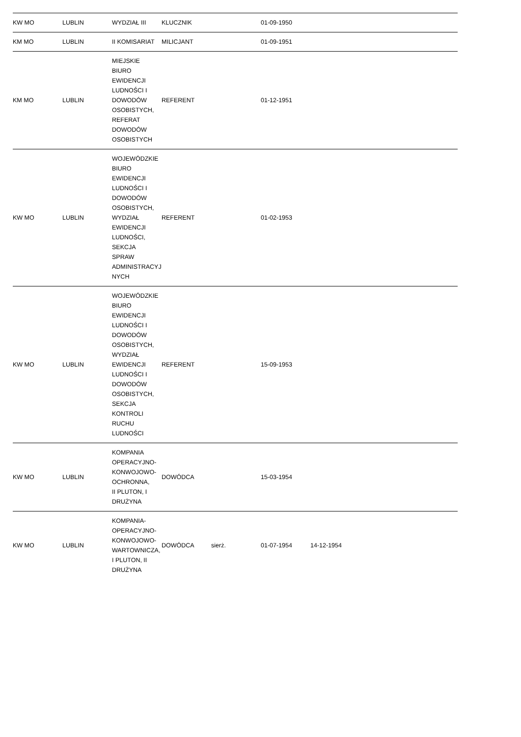| KW MO | LUBLIN | WYDZIAŁ III | KLUCZNIK | | 01-09-1950 | | | |
| KM MO | LUBLIN | II KOMISARIAT | MILICJANT | | 01-09-1951 | | | |
| KM MO | LUBLIN | MIEJSKIE BIURO EWIDENCJI LUDNOŚCI I DOWODÓW OSOBISTYCH, REFERAT DOWODÓW OSOBISTYCH | REFERENT | | 01-12-1951 | | | |
| KW MO | LUBLIN | WOJEWÓDZKIE BIURO EWIDENCJI LUDNOŚCI I DOWODÓW OSOBISTYCH, WYDZIAŁ EWIDENCJI LUDNOŚCI, SEKCJA SPRAW ADMINISTRACYJNYCH | REFERENT | | 01-02-1953 | | | |
| KW MO | LUBLIN | WOJEWÓDZKIE BIURO EWIDENCJI LUDNOŚCI I DOWODÓW OSOBISTYCH, WYDZIAŁ EWIDENCJI LUDNOŚCI I DOWODÓW OSOBISTYCH, SEKCJA KONTROLI RUCHU LUDNOŚCI | REFERENT | | 15-09-1953 | | | |
| KW MO | LUBLIN | KOMPANIA OPERACYJNO-KONWOJOWO-OCHRONNA, II PLUTON, I DRUŻYNA | DOWÓDCA | | 15-03-1954 | | | |
| KW MO | LUBLIN | KOMPANIA-OPERACYJNO-KONWOJOWO-WARTOWNICZA, I PLUTON, II DRUŻYNA | DOWÓDCA | sierż. | 01-07-1954 | 14-12-1954 | | |